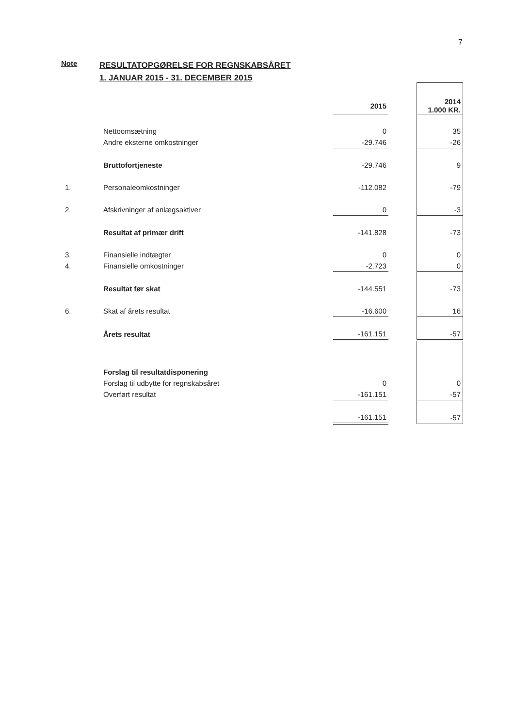7
Note
RESULTATOPGØRELSE FOR REGNSKABSÅRET
1. JANUAR 2015 - 31. DECEMBER 2015
| | | 2015 | | 2014 1.000 KR. |
| --- | --- | --- | --- | --- |
| | Nettoomsætning | 0 | | 35 |
| | Andre eksterne omkostninger | -29.746 | | -26 |
| | Bruttofortjeneste | -29.746 | | 9 |
| 1. | Personaleomkostninger | -112.082 | | -79 |
| 2. | Afskrivninger af anlægsaktiver | 0 | | -3 |
| | Resultat af primær drift | -141.828 | | -73 |
| 3. | Finansielle indtægter | 0 | | 0 |
| 4. | Finansielle omkostninger | -2.723 | | 0 |
| | Resultat før skat | -144.551 | | -73 |
| 6. | Skat af årets resultat | -16.600 | | 16 |
| | Årets resultat | -161.151 | | -57 |
| | Forslag til resultatdisponering | | | |
| | Forslag til udbytte for regnskabsåret | 0 | | 0 |
| | Overført resultat | -161.151 | | -57 |
| | | -161.151 | | -57 |